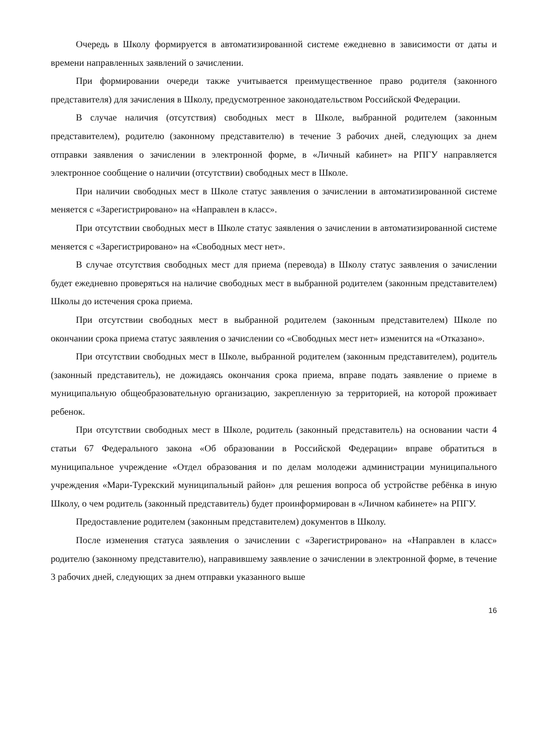Очередь в Школу формируется в автоматизированной системе ежедневно в зависимости от даты и времени направленных заявлений о зачислении.
При формировании очереди также учитывается преимущественное право родителя (законного представителя) для зачисления в Школу, предусмотренное законодательством Российской Федерации.
В случае наличия (отсутствия) свободных мест в Школе, выбранной родителем (законным представителем), родителю (законному представителю) в течение 3 рабочих дней, следующих за днем отправки заявления о зачислении в электронной форме, в «Личный кабинет» на РПГУ направляется электронное сообщение о наличии (отсутствии) свободных мест в Школе.
При наличии свободных мест в Школе статус заявления о зачислении в автоматизированной системе меняется с «Зарегистрировано» на «Направлен в класс».
При отсутствии свободных мест в Школе статус заявления о зачислении в автоматизированной системе меняется с «Зарегистрировано» на «Свободных мест нет».
В случае отсутствия свободных мест для приема (перевода) в Школу статус заявления о зачислении будет ежедневно проверяться на наличие свободных мест в выбранной родителем (законным представителем) Школы до истечения срока приема.
При отсутствии свободных мест в выбранной родителем (законным представителем) Школе по окончании срока приема статус заявления о зачислении со «Свободных мест нет» изменится на «Отказано».
При отсутствии свободных мест в Школе, выбранной родителем (законным представителем), родитель (законный представитель), не дожидаясь окончания срока приема, вправе подать заявление о приеме в муниципальную общеобразовательную организацию, закрепленную за территорией, на которой проживает ребенок.
При отсутствии свободных мест в Школе, родитель (законный представитель) на основании части 4 статьи 67 Федерального закона «Об образовании в Российской Федерации» вправе обратиться в муниципальное учреждение «Отдел образования и по делам молодежи администрации муниципального учреждения «Мари-Турекский муниципальный район» для решения вопроса об устройстве ребёнка в иную Школу, о чем родитель (законный представитель) будет проинформирован в «Личном кабинете» на РПГУ.
Предоставление родителем (законным представителем) документов в Школу.
После изменения статуса заявления о зачислении с «Зарегистрировано» на «Направлен в класс» родителю (законному представителю), направившему заявление о зачислении в электронной форме, в течение 3 рабочих дней, следующих за днем отправки указанного выше
16